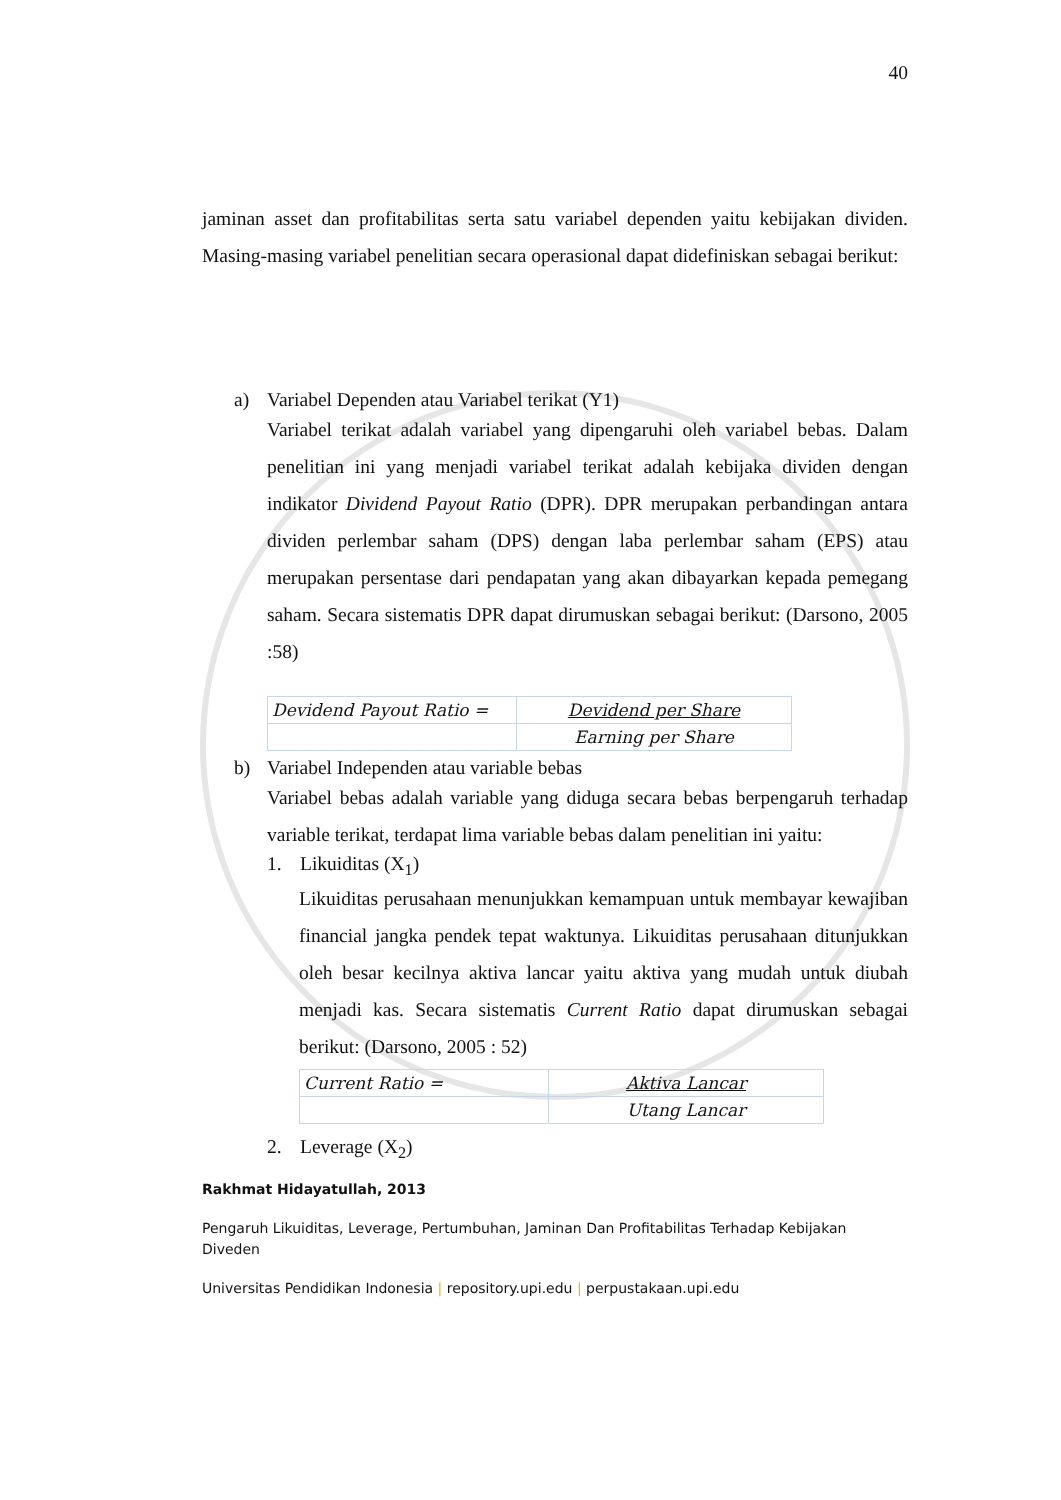40
jaminan asset dan profitabilitas serta satu variabel dependen yaitu kebijakan dividen. Masing-masing variabel penelitian secara operasional dapat didefiniskan sebagai berikut:
a) Variabel Dependen atau Variabel terikat (Y1)
Variabel terikat adalah variabel yang dipengaruhi oleh variabel bebas. Dalam penelitian ini yang menjadi variabel terikat adalah kebijaka dividen dengan indikator Dividend Payout Ratio (DPR). DPR merupakan perbandingan antara dividen perlembar saham (DPS) dengan laba perlembar saham (EPS) atau merupakan persentase dari pendapatan yang akan dibayarkan kepada pemegang saham. Secara sistematis DPR dapat dirumuskan sebagai berikut: (Darsono, 2005 :58)
| Devidend Payout Ratio = | Devidend per Share |
| | Earning per Share |
b) Variabel Independen atau variable bebas
Variabel bebas adalah variable yang diduga secara bebas berpengaruh terhadap variable terikat, terdapat lima variable bebas dalam penelitian ini yaitu:
1. Likuiditas (X<sub>1</sub>)
Likuiditas perusahaan menunjukkan kemampuan untuk membayar kewajiban financial jangka pendek tepat waktunya. Likuiditas perusahaan ditunjukkan oleh besar kecilnya aktiva lancar yaitu aktiva yang mudah untuk diubah menjadi kas. Secara sistematis Current Ratio dapat dirumuskan sebagai berikut: (Darsono, 2005 : 52)
| Current Ratio = | Aktiva Lancar |
| | Utang Lancar |
2. Leverage (X<sub>2</sub>)
Rakhmat Hidayatullah, 2013
Pengaruh Likuiditas, Leverage, Pertumbuhan, Jaminan Dan Profitabilitas Terhadap Kebijakan Diveden
Universitas Pendidikan Indonesia | repository.upi.edu | perpustakaan.upi.edu